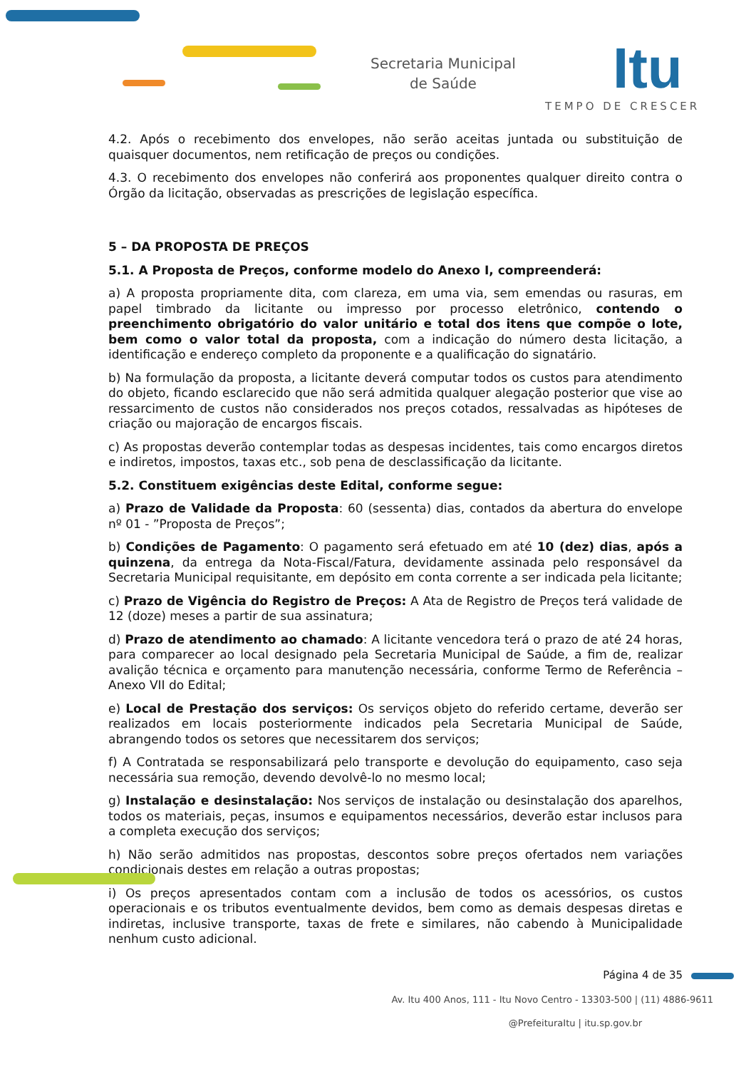Secretaria Municipal
de Saúde
Itu
TEMPO DE CRESCER
4.2. Após o recebimento dos envelopes, não serão aceitas juntada ou substituição de quaisquer documentos, nem retificação de preços ou condições.
4.3. O recebimento dos envelopes não conferirá aos proponentes qualquer direito contra o Órgão da licitação, observadas as prescrições de legislação específica.
5 – DA PROPOSTA DE PREÇOS
5.1. A Proposta de Preços, conforme modelo do Anexo I, compreenderá:
a) A proposta propriamente dita, com clareza, em uma via, sem emendas ou rasuras, em papel timbrado da licitante ou impresso por processo eletrônico, contendo o preenchimento obrigatório do valor unitário e total dos itens que compõe o lote, bem como o valor total da proposta, com a indicação do número desta licitação, a identificação e endereço completo da proponente e a qualificação do signatário.
b) Na formulação da proposta, a licitante deverá computar todos os custos para atendimento do objeto, ficando esclarecido que não será admitida qualquer alegação posterior que vise ao ressarcimento de custos não considerados nos preços cotados, ressalvadas as hipóteses de criação ou majoração de encargos fiscais.
c) As propostas deverão contemplar todas as despesas incidentes, tais como encargos diretos e indiretos, impostos, taxas etc., sob pena de desclassificação da licitante.
5.2. Constituem exigências deste Edital, conforme segue:
a) Prazo de Validade da Proposta: 60 (sessenta) dias, contados da abertura do envelope nº 01 - ”Proposta de Preços”;
b) Condições de Pagamento: O pagamento será efetuado em até 10 (dez) dias, após a quinzena, da entrega da Nota-Fiscal/Fatura, devidamente assinada pelo responsável da Secretaria Municipal requisitante, em depósito em conta corrente a ser indicada pela licitante;
c) Prazo de Vigência do Registro de Preços: A Ata de Registro de Preços terá validade de 12 (doze) meses a partir de sua assinatura;
d) Prazo de atendimento ao chamado: A licitante vencedora terá o prazo de até 24 horas, para comparecer ao local designado pela Secretaria Municipal de Saúde, a fim de, realizar avalição técnica e orçamento para manutenção necessária, conforme Termo de Referência – Anexo VII do Edital;
e) Local de Prestação dos serviços: Os serviços objeto do referido certame, deverão ser realizados em locais posteriormente indicados pela Secretaria Municipal de Saúde, abrangendo todos os setores que necessitarem dos serviços;
f) A Contratada se responsabilizará pelo transporte e devolução do equipamento, caso seja necessária sua remoção, devendo devolvê-lo no mesmo local;
g) Instalação e desinstalação: Nos serviços de instalação ou desinstalação dos aparelhos, todos os materiais, peças, insumos e equipamentos necessários, deverão estar inclusos para a completa execução dos serviços;
h) Não serão admitidos nas propostas, descontos sobre preços ofertados nem variações condicionais destes em relação a outras propostas;
i) Os preços apresentados contam com a inclusão de todos os acessórios, os custos operacionais e os tributos eventualmente devidos, bem como as demais despesas diretas e indiretas, inclusive transporte, taxas de frete e similares, não cabendo à Municipalidade nenhum custo adicional.
Página 4 de 35
Av. Itu 400 Anos, 111 - Itu Novo Centro - 13303-500 | (11) 4886-9611
@PrefeituraItu | itu.sp.gov.br